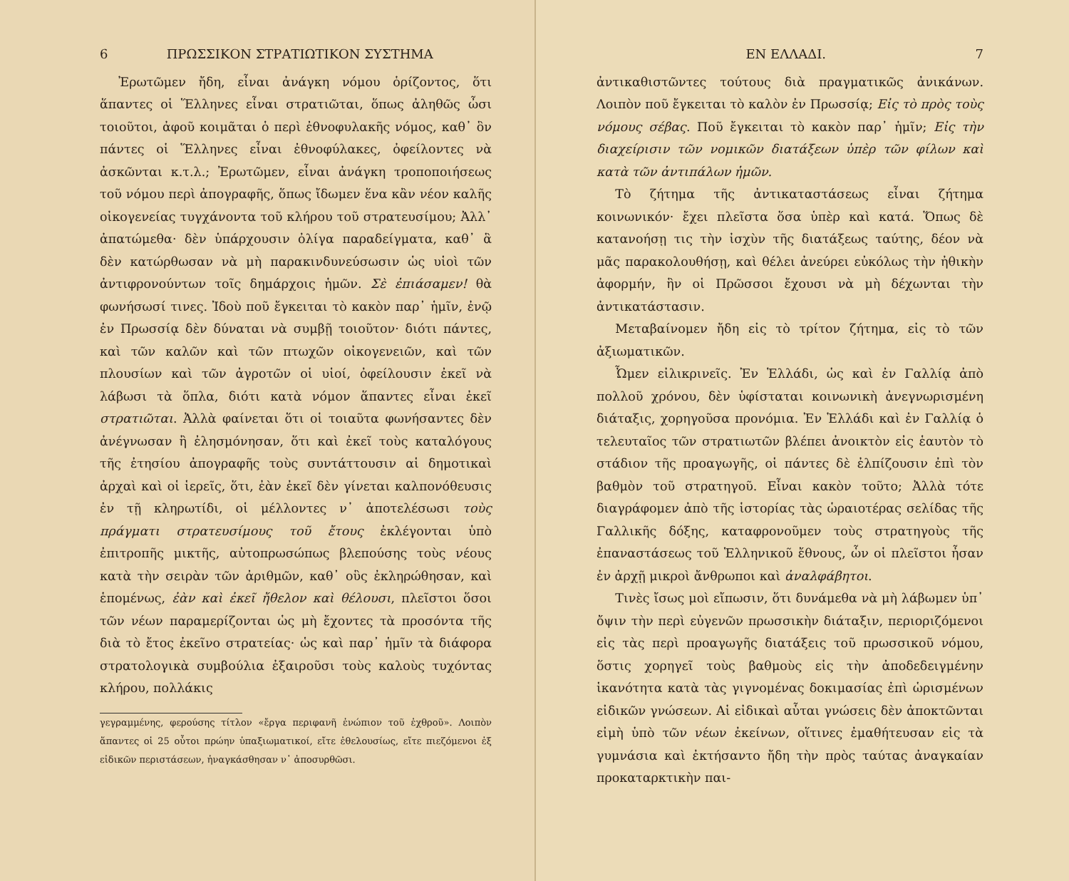6 ΠΡΩΣΣΙΚΟΝ ΣΤΡΑΤΙΩΤΙΚΟΝ ΣΥΣΤΗΜΑ
Ἐρωτῶμεν ἤδη, εἶναι ἀνάγκη νόμου ὁρίζοντος, ὅτι ἅπαντες οἱ Ἕλληνες εἶναι στρατιῶται, ὅπως ἀληθῶς ὦσι τοιοῦτοι, ἀφοῦ κοιμᾶται ὁ περὶ ἐθνοφυλακῆς νόμος, καθ᾽ ὃν πάντες οἱ Ἕλληνες εἶναι ἐθνοφύλακες, ὀφείλοντες νὰ ἀσκῶνται κ.τ.λ.; Ἐρωτῶμεν, εἶναι ἀνάγκη τροποποιήσεως τοῦ νόμου περὶ ἀπογραφῆς, ὅπως ἴδωμεν ἕνα κἂν νέον καλῆς οἰκογενείας τυγχάνοντα τοῦ κλήρου τοῦ στρατευσίμου; Ἀλλ᾽ ἀπατώμεθα· δὲν ὑπάρχουσιν ὀλίγα παραδείγματα, καθ᾽ ἃ δὲν κατώρθωσαν νὰ μὴ παρακινδυνεύσωσιν ὡς υἱοὶ τῶν ἀντιφρονούντων τοῖς δημάρχοις ἡμῶν. Σὲ ἐπιάσαμεν! θὰ φωνήσωσί τινες. Ἰδοὺ ποῦ ἔγκειται τὸ κακὸν παρ᾽ ἡμῖν, ἐνῷ ἐν Πρωσσίᾳ δὲν δύναται νὰ συμβῇ τοιοῦτον· διότι πάντες, καὶ τῶν καλῶν καὶ τῶν πτωχῶν οἰκογενειῶν, καὶ τῶν πλουσίων καὶ τῶν ἀγροτῶν οἱ υἱοί, ὀφείλουσιν ἐκεῖ νὰ λάβωσι τὰ ὅπλα, διότι κατὰ νόμον ἅπαντες εἶναι ἐκεῖ στρατιῶται. Ἀλλὰ φαίνεται ὅτι οἱ τοιαῦτα φωνήσαντες δὲν ἀνέγνωσαν ἢ ἐλησμόνησαν, ὅτι καὶ ἐκεῖ τοὺς καταλόγους τῆς ἐτησίου ἀπογραφῆς τοὺς συντάττουσιν αἱ δημοτικαὶ ἀρχαὶ καὶ οἱ ἱερεῖς, ὅτι, ἐὰν ἐκεῖ δὲν γίνεται καλπονόθευσις ἐν τῇ κληρωτίδι, οἱ μέλλοντες ν᾽ ἀποτελέσωσι τοὺς πράγματι στρατευσίμους τοῦ ἔτους ἐκλέγονται ὑπὸ ἐπιτροπῆς μικτῆς, αὐτοπρωσώπως βλεπούσης τοὺς νέους κατὰ τὴν σειρὰν τῶν ἀριθμῶν, καθ᾽ οὓς ἐκληρώθησαν, καὶ ἑπομένως, ἐὰν καὶ ἐκεῖ ἤθελον καὶ θέλουσι, πλεῖστοι ὅσοι τῶν νέων παραμερίζονται ὡς μὴ ἔχοντες τὰ προσόντα τῆς διὰ τὸ ἔτος ἐκεῖνο στρατείας· ὡς καὶ παρ᾽ ἡμῖν τὰ διάφορα στρατολογικὰ συμβούλια ἐξαιροῦσι τοὺς καλοὺς τυχόντας κλήρου, πολλάκις
γεγραμμένης, φερούσης τίτλον «ἔργα περιφανῆ ἐνώπιον τοῦ ἐχθροῦ». Λοιπὸν ἅπαντες οἱ 25 οὗτοι πρώην ὑπαξιωματικοί, εἴτε ἐθελουσίως, εἴτε πιεζόμενοι ἐξ εἰδικῶν περιστάσεων, ἠναγκάσθησαν ν᾽ ἀποσυρθῶσι.
ΕΝ ΕΛΛΑΔΙ. 7
ἀντικαθιστῶντες τούτους διὰ πραγματικῶς ἀνικάνων. Λοιπὸν ποῦ ἔγκειται τὸ καλὸν ἐν Πρωσσίᾳ; Εἰς τὸ πρὸς τοὺς νόμους σέβας. Ποῦ ἔγκειται τὸ κακὸν παρ᾽ ἡμῖν; Εἰς τὴν διαχείρισιν τῶν νομικῶν διατάξεων ὑπὲρ τῶν φίλων καὶ κατὰ τῶν ἀντιπάλων ἡμῶν.
Τὸ ζήτημα τῆς ἀντικαταστάσεως εἶναι ζήτημα κοινωνικόν· ἔχει πλεῖστα ὅσα ὑπὲρ καὶ κατά. Ὅπως δὲ κατανοήσῃ τις τὴν ἰσχὺν τῆς διατάξεως ταύτης, δέον νὰ μᾶς παρακολουθήσῃ, καὶ θέλει ἀνεύρει εὐκόλως τὴν ἠθικὴν ἀφορμήν, ἣν οἱ Πρῶσσοι ἔχουσι νὰ μὴ δέχωνται τὴν ἀντικατάστασιν.
Μεταβαίνομεν ἤδη εἰς τὸ τρίτον ζήτημα, εἰς τὸ τῶν ἀξιωματικῶν.
Ὦμεν εἰλικρινεῖς. Ἐν Ἑλλάδι, ὡς καὶ ἐν Γαλλίᾳ ἀπὸ πολλοῦ χρόνου, δὲν ὑφίσταται κοινωνικὴ ἀνεγνωρισμένη διάταξις, χορηγοῦσα προνόμια. Ἐν Ἑλλάδι καὶ ἐν Γαλλίᾳ ὁ τελευταῖος τῶν στρατιωτῶν βλέπει ἀνοικτὸν εἰς ἑαυτὸν τὸ στάδιον τῆς προαγωγῆς, οἱ πάντες δὲ ἐλπίζουσιν ἐπὶ τὸν βαθμὸν τοῦ στρατηγοῦ. Εἶναι κακὸν τοῦτο; Ἀλλὰ τότε διαγράφομεν ἀπὸ τῆς ἱστορίας τὰς ὡραιοτέρας σελίδας τῆς Γαλλικῆς δόξης, καταφρονοῦμεν τοὺς στρατηγοὺς τῆς ἐπαναστάσεως τοῦ Ἑλληνικοῦ ἔθνους, ὧν οἱ πλεῖστοι ἦσαν ἐν ἀρχῇ μικροὶ ἄνθρωποι καὶ ἀναλφάβητοι.
Τινὲς ἴσως μοὶ εἴπωσιν, ὅτι δυνάμεθα νὰ μὴ λάβωμεν ὑπ᾽ ὄψιν τὴν περὶ εὐγενῶν πρωσσικὴν διάταξιν, περιοριζόμενοι εἰς τὰς περὶ προαγωγῆς διατάξεις τοῦ πρωσσικοῦ νόμου, ὅστις χορηγεῖ τοὺς βαθμοὺς εἰς τὴν ἀποδεδειγμένην ἱκανότητα κατὰ τὰς γιγνομένας δοκιμασίας ἐπὶ ὡρισμένων εἰδικῶν γνώσεων. Αἱ εἰδικαὶ αὗται γνώσεις δὲν ἀποκτῶνται εἰμὴ ὑπὸ τῶν νέων ἐκείνων, οἵτινες ἐμαθήτευσαν εἰς τὰ γυμνάσια καὶ ἐκτήσαντο ἤδη τὴν πρὸς ταύτας ἀναγκαίαν προκαταρκτικὴν παι-